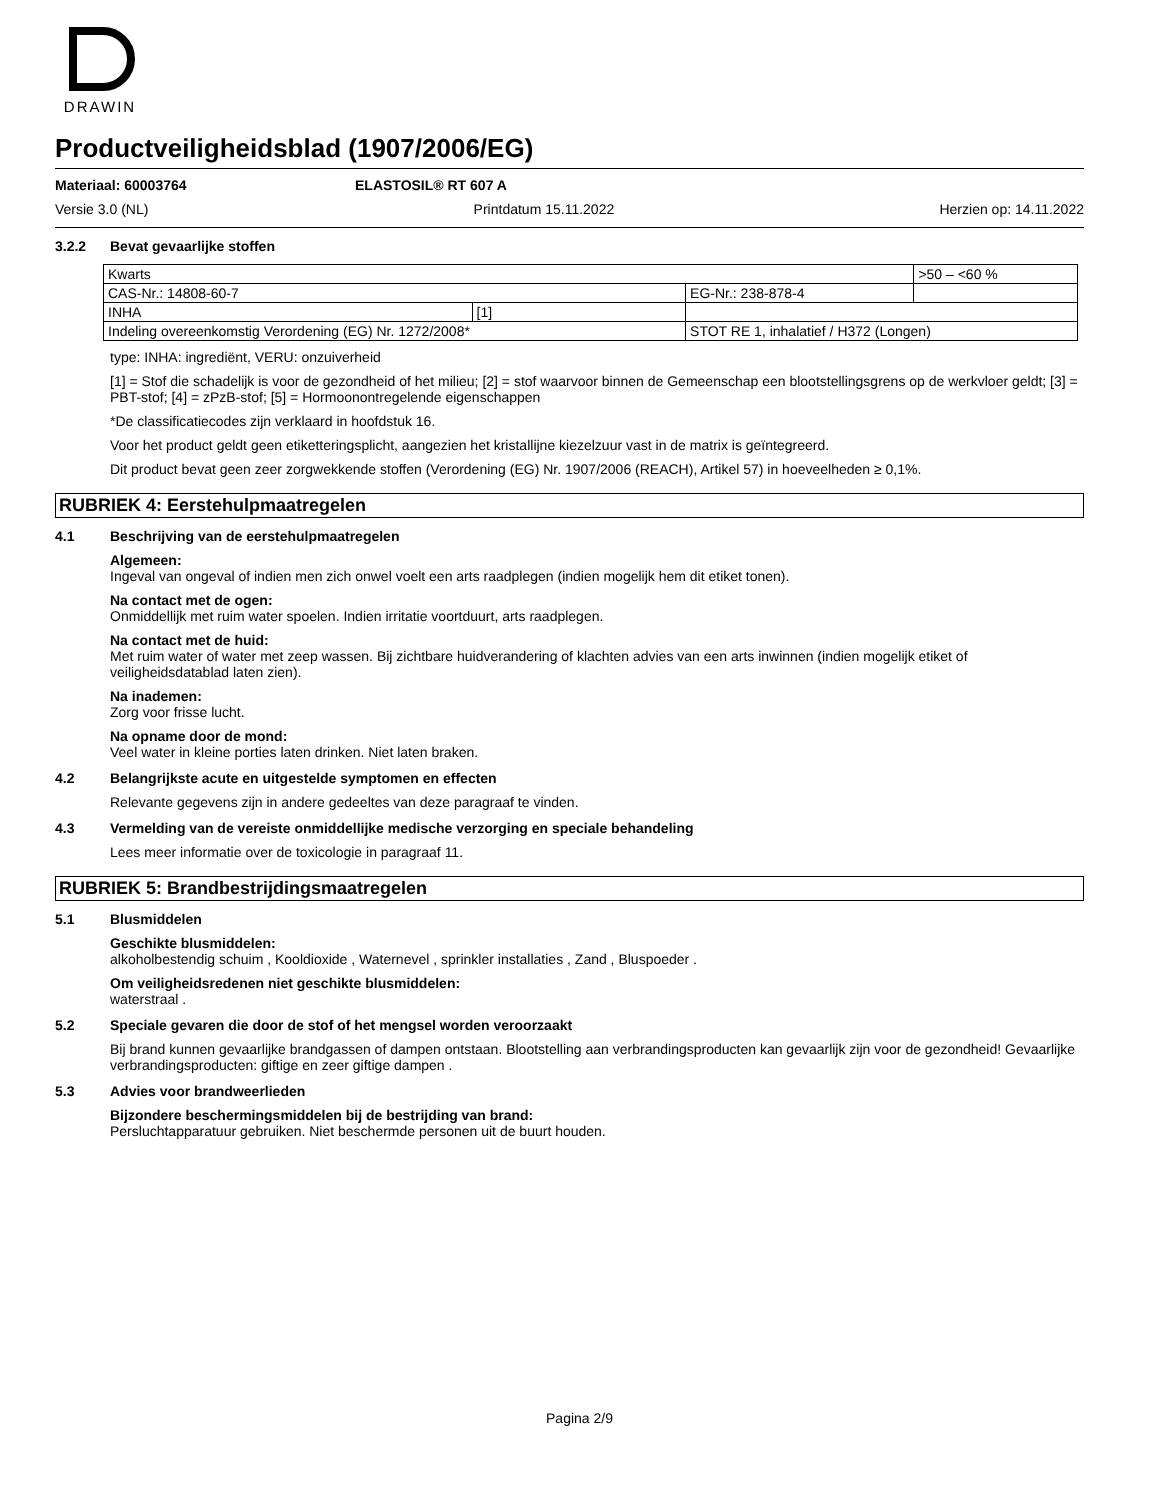DRAWIN
Productveiligheidsblad (1907/2006/EG)
Materiaal: 60003764 ELASTOSIL® RT 607 A
Versie 3.0 (NL) Printdatum 15.11.2022 Herzien op: 14.11.2022
3.2.2 Bevat gevaarlijke stoffen
| Kwarts | | | | >50 – <60 % |
| CAS-Nr.: 14808-60-7 | | EG-Nr.: 238-878-4 | | |
| INHA | [1] | | | |
| Indeling overeenkomstig Verordening (EG) Nr. 1272/2008* | | STOT RE 1, inhalatief / H372 (Longen) | | |
type: INHA: ingrediënt, VERU: onzuiverheid
[1] = Stof die schadelijk is voor de gezondheid of het milieu; [2] = stof waarvoor binnen de Gemeenschap een blootstellingsgrens op de werkvloer geldt; [3] = PBT-stof; [4] = zPzB-stof; [5] = Hormoonontregelende eigenschappen
*De classificatiecodes zijn verklaard in hoofdstuk 16.
Voor het product geldt geen etiketteringsplicht, aangezien het kristallijne kiezelzuur vast in de matrix is geïntegreerd.
Dit product bevat geen zeer zorgwekkende stoffen (Verordening (EG) Nr. 1907/2006 (REACH), Artikel 57) in hoeveelheden ≥ 0,1%.
RUBRIEK 4: Eerstehulpmaatregelen
4.1 Beschrijving van de eerstehulpmaatregelen
Algemeen:
Ingeval van ongeval of indien men zich onwel voelt een arts raadplegen (indien mogelijk hem dit etiket tonen).
Na contact met de ogen:
Onmiddellijk met ruim water spoelen. Indien irritatie voortduurt, arts raadplegen.
Na contact met de huid:
Met ruim water of water met zeep wassen. Bij zichtbare huidverandering of klachten advies van een arts inwinnen (indien mogelijk etiket of veiligheidsdatablad laten zien).
Na inademen:
Zorg voor frisse lucht.
Na opname door de mond:
Veel water in kleine porties laten drinken. Niet laten braken.
4.2 Belangrijkste acute en uitgestelde symptomen en effecten
Relevante gegevens zijn in andere gedeeltes van deze paragraaf te vinden.
4.3 Vermelding van de vereiste onmiddellijke medische verzorging en speciale behandeling
Lees meer informatie over de toxicologie in paragraaf 11.
RUBRIEK 5: Brandbestrijdingsmaatregelen
5.1 Blusmiddelen
Geschikte blusmiddelen:
alkoholbestendig schuim , Kooldioxide , Waternevel , sprinkler installaties , Zand , Bluspoeder .
Om veiligheidsredenen niet geschikte blusmiddelen:
waterstraal .
5.2 Speciale gevaren die door de stof of het mengsel worden veroorzaakt
Bij brand kunnen gevaarlijke brandgassen of dampen ontstaan. Blootstelling aan verbrandingsproducten kan gevaarlijk zijn voor de gezondheid! Gevaarlijke verbrandingsproducten: giftige en zeer giftige dampen .
5.3 Advies voor brandweerlieden
Bijzondere beschermingsmiddelen bij de bestrijding van brand:
Persluchtapparatuur gebruiken. Niet beschermde personen uit de buurt houden.
Pagina 2/9